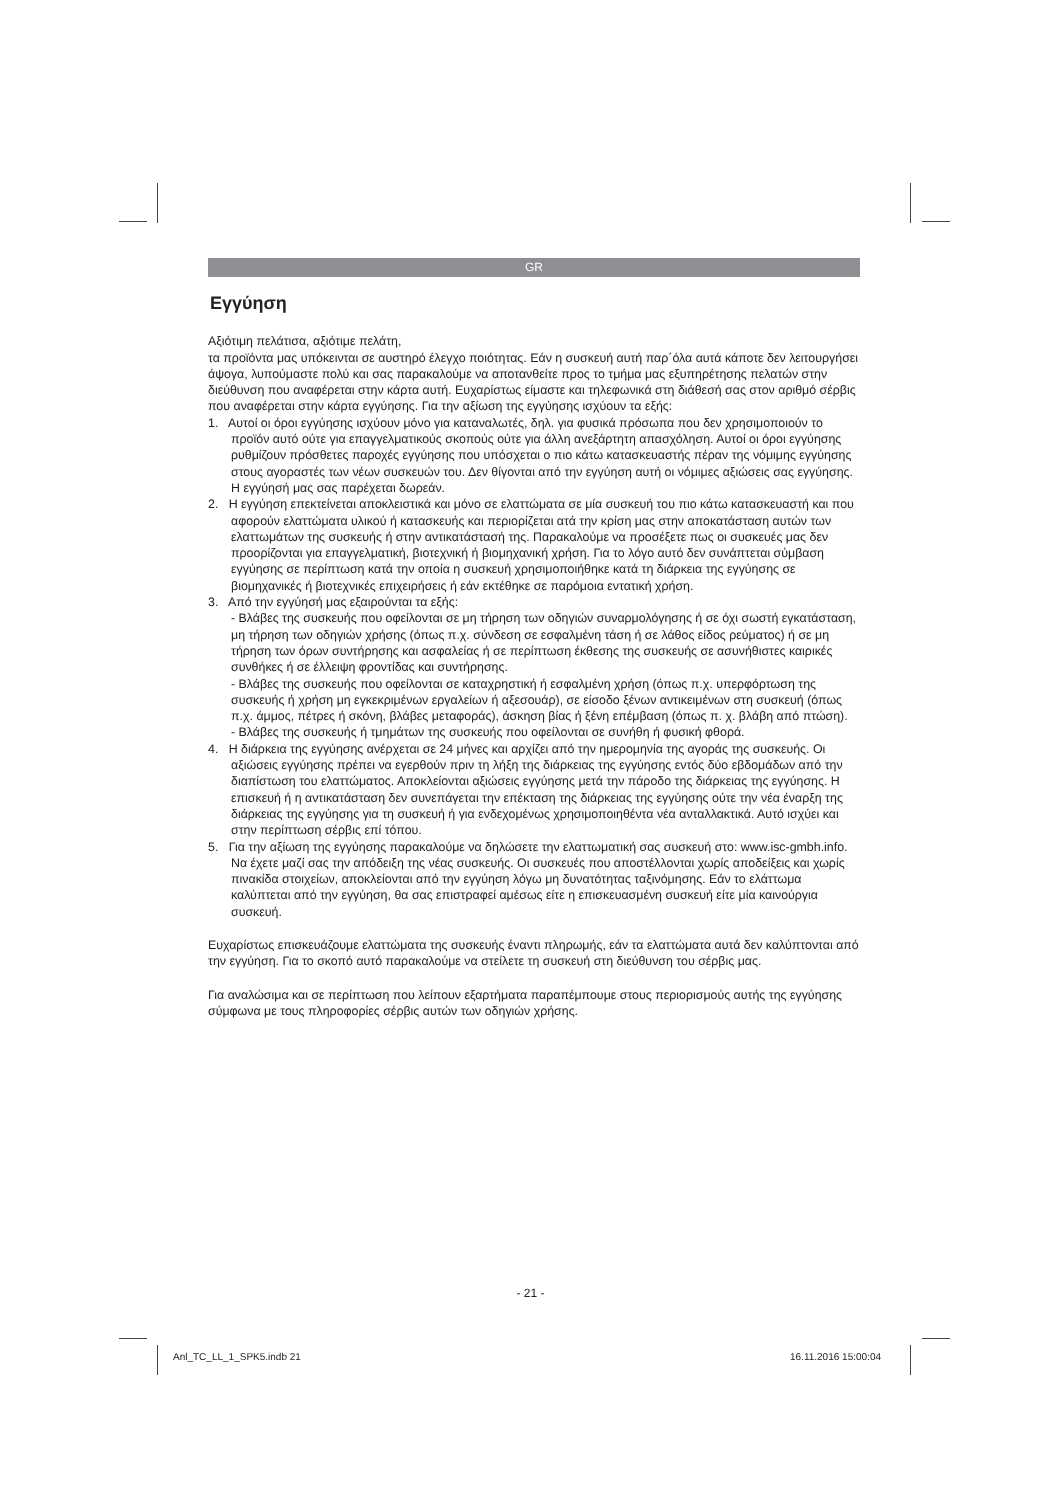GR
Εγγύηση
Αξιότιμη πελάτισα, αξιότιμε πελάτη,
τα προϊόντα μας υπόκεινται σε αυστηρό έλεγχο ποιότητας. Εάν η συσκευή αυτή παρ΄όλα αυτά κάποτε δεν λειτουργήσει άψογα, λυπούμαστε πολύ και σας παρακαλούμε να αποτανθείτε προς το τμήμα μας εξυπηρέτησης πελατών στην διεύθυνση που αναφέρεται στην κάρτα αυτή. Ευχαρίστως είμαστε και τηλεφωνικά στη διάθεσή σας στον αριθμό σέρβις που αναφέρεται στην κάρτα εγγύησης. Για την αξίωση της εγγύησης ισχύουν τα εξής:
1. Αυτοί οι όροι εγγύησης ισχύουν μόνο για καταναλωτές, δηλ. για φυσικά πρόσωπα που δεν χρησιμοποιούν το προϊόν αυτό ούτε για επαγγελματικούς σκοπούς ούτε για άλλη ανεξάρτητη απασχόληση. Αυτοί οι όροι εγγύησης ρυθμίζουν πρόσθετες παροχές εγγύησης που υπόσχεται ο πιο κάτω κατασκευαστής πέραν της νόμιμης εγγύησης στους αγοραστές των νέων συσκευών του. Δεν θίγονται από την εγγύηση αυτή οι νόμιμες αξιώσεις σας εγγύησης. Η εγγύησή μας σας παρέχεται δωρεάν.
2. Η εγγύηση επεκτείνεται αποκλειστικά και μόνο σε ελαττώματα σε μία συσκευή του πιο κάτω κατασκευαστή και που αφορούν ελαττώματα υλικού ή κατασκευής και περιορίζεται ατά την κρίση μας στην αποκατάσταση αυτών των ελαττωμάτων της συσκευής ή στην αντικατάστασή της. Παρακαλούμε να προσέξετε πως οι συσκευές μας δεν προορίζονται για επαγγελματική, βιοτεχνική ή βιομηχανική χρήση. Για το λόγο αυτό δεν συνάπτεται σύμβαση εγγύησης σε περίπτωση κατά την οποία η συσκευή χρησιμοποιήθηκε κατά τη διάρκεια της εγγύησης σε βιομηχανικές ή βιοτεχνικές επιχειρήσεις ή εάν εκτέθηκε σε παρόμοια εντατική χρήση.
3. Από την εγγύησή μας εξαιρούνται τα εξής:
- Βλάβες της συσκευής που οφείλονται σε μη τήρηση των οδηγιών συναρμολόγησης ή σε όχι σωστή εγκατάσταση, μη τήρηση των οδηγιών χρήσης (όπως π.χ. σύνδεση σε εσφαλμένη τάση ή σε λάθος είδος ρεύματος) ή σε μη τήρηση των όρων συντήρησης και ασφαλείας ή σε περίπτωση έκθεσης της συσκευής σε ασυνήθιστες καιρικές συνθήκες ή σε έλλειψη φροντίδας και συντήρησης.
- Βλάβες της συσκευής που οφείλονται σε καταχρηστική ή εσφαλμένη χρήση (όπως π.χ. υπερφόρτωση της συσκευής ή χρήση μη εγκεκριμένων εργαλείων ή αξεσουάρ), σε είσοδο ξένων αντικειμένων στη συσκευή (όπως π.χ. άμμος, πέτρες ή σκόνη, βλάβες μεταφοράς), άσκηση βίας ή ξένη επέμβαση (όπως π. χ. βλάβη από πτώση).
- Βλάβες της συσκευής ή τμημάτων της συσκευής που οφείλονται σε συνήθη ή φυσική φθορά.
4. Η διάρκεια της εγγύησης ανέρχεται σε 24 μήνες και αρχίζει από την ημερομηνία της αγοράς της συσκευής. Οι αξιώσεις εγγύησης πρέπει να εγερθούν πριν τη λήξη της διάρκειας της εγγύησης εντός δύο εβδομάδων από την διαπίστωση του ελαττώματος. Αποκλείονται αξιώσεις εγγύησης μετά την πάροδο της διάρκειας της εγγύησης. Η επισκευή ή η αντικατάσταση δεν συνεπάγεται την επέκταση της διάρκειας της εγγύησης ούτε την νέα έναρξη της διάρκειας της εγγύησης για τη συσκευή ή για ενδεχομένως χρησιμοποιηθέντα νέα ανταλλακτικά. Αυτό ισχύει και στην περίπτωση σέρβις επί τόπου.
5. Για την αξίωση της εγγύησης παρακαλούμε να δηλώσετε την ελαττωματική σας συσκευή στο: www.isc-gmbh.info. Να έχετε μαζί σας την απόδειξη της νέας συσκευής. Οι συσκευές που αποστέλλονται χωρίς αποδείξεις και χωρίς πινακίδα στοιχείων, αποκλείονται από την εγγύηση λόγω μη δυνατότητας ταξινόμησης. Εάν το ελάττωμα καλύπτεται από την εγγύηση, θα σας επιστραφεί αμέσως είτε η επισκευασμένη συσκευή είτε μία καινούργια συσκευή.
Ευχαρίστως επισκευάζουμε ελαττώματα της συσκευής έναντι πληρωμής, εάν τα ελαττώματα αυτά δεν καλύπτονται από την εγγύηση. Για το σκοπό αυτό παρακαλούμε να στείλετε τη συσκευή στη διεύθυνση του σέρβις μας.
Για αναλώσιμα και σε περίπτωση που λείπουν εξαρτήματα παραπέμπουμε στους περιορισμούς αυτής της εγγύησης σύμφωνα με τους πληροφορίες σέρβις αυτών των οδηγιών χρήσης.
- 21 -
Anl_TC_LL_1_SPK5.indb 21 16.11.2016 15:00:04